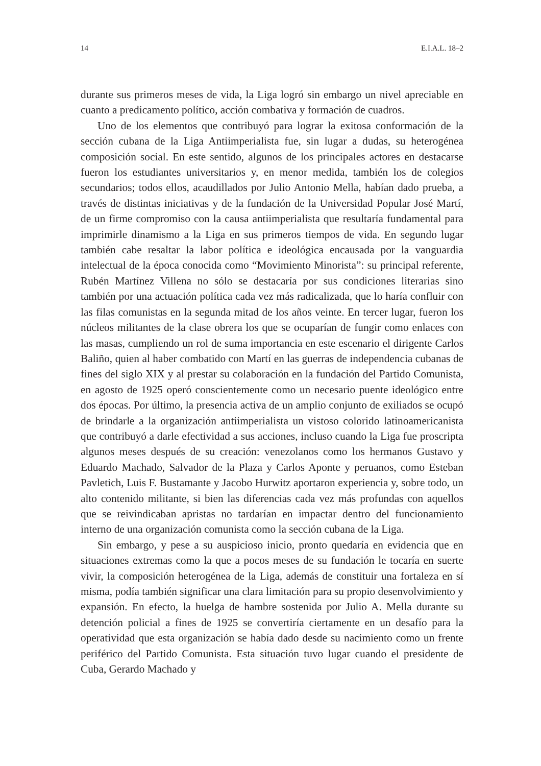14 E.I.A.L. 18–2
durante sus primeros meses de vida, la Liga logró sin embargo un nivel apreciable en cuanto a predicamento político, acción combativa y formación de cuadros.
Uno de los elementos que contribuyó para lograr la exitosa conformación de la sección cubana de la Liga Antiimperialista fue, sin lugar a dudas, su heterogénea composición social. En este sentido, algunos de los principales actores en destacarse fueron los estudiantes universitarios y, en menor medida, también los de colegios secundarios; todos ellos, acaudillados por Julio Antonio Mella, habían dado prueba, a través de distintas iniciativas y de la fundación de la Universidad Popular José Martí, de un firme compromiso con la causa antiimperialista que resultaría fundamental para imprimirle dinamismo a la Liga en sus primeros tiempos de vida. En segundo lugar también cabe resaltar la labor política e ideológica encausada por la vanguardia intelectual de la época conocida como “Movimiento Minorista”: su principal referente, Rubén Martínez Villena no sólo se destacaría por sus condiciones literarias sino también por una actuación política cada vez más radicalizada, que lo haría confluir con las filas comunistas en la segunda mitad de los años veinte. En tercer lugar, fueron los núcleos militantes de la clase obrera los que se ocuparían de fungir como enlaces con las masas, cumpliendo un rol de suma importancia en este escenario el dirigente Carlos Baliño, quien al haber combatido con Martí en las guerras de independencia cubanas de fines del siglo XIX y al prestar su colaboración en la fundación del Partido Comunista, en agosto de 1925 operó conscientemente como un necesario puente ideológico entre dos épocas. Por último, la presencia activa de un amplio conjunto de exiliados se ocupó de brindarle a la organización antiimperialista un vistoso colorido latinoamericanista que contribuyó a darle efectividad a sus acciones, incluso cuando la Liga fue proscripta algunos meses después de su creación: venezolanos como los hermanos Gustavo y Eduardo Machado, Salvador de la Plaza y Carlos Aponte y peruanos, como Esteban Pavletich, Luis F. Bustamante y Jacobo Hurwitz aportaron experiencia y, sobre todo, un alto contenido militante, si bien las diferencias cada vez más profundas con aquellos que se reivindicaban apristas no tardarían en impactar dentro del funcionamiento interno de una organización comunista como la sección cubana de la Liga.
Sin embargo, y pese a su auspicioso inicio, pronto quedaría en evidencia que en situaciones extremas como la que a pocos meses de su fundación le tocaría en suerte vivir, la composición heterogénea de la Liga, además de constituir una fortaleza en sí misma, podía también significar una clara limitación para su propio desenvolvimiento y expansión. En efecto, la huelga de hambre sostenida por Julio A. Mella durante su detención policial a fines de 1925 se convertiría ciertamente en un desafío para la operatividad que esta organización se había dado desde su nacimiento como un frente periférico del Partido Comunista. Esta situación tuvo lugar cuando el presidente de Cuba, Gerardo Machado y